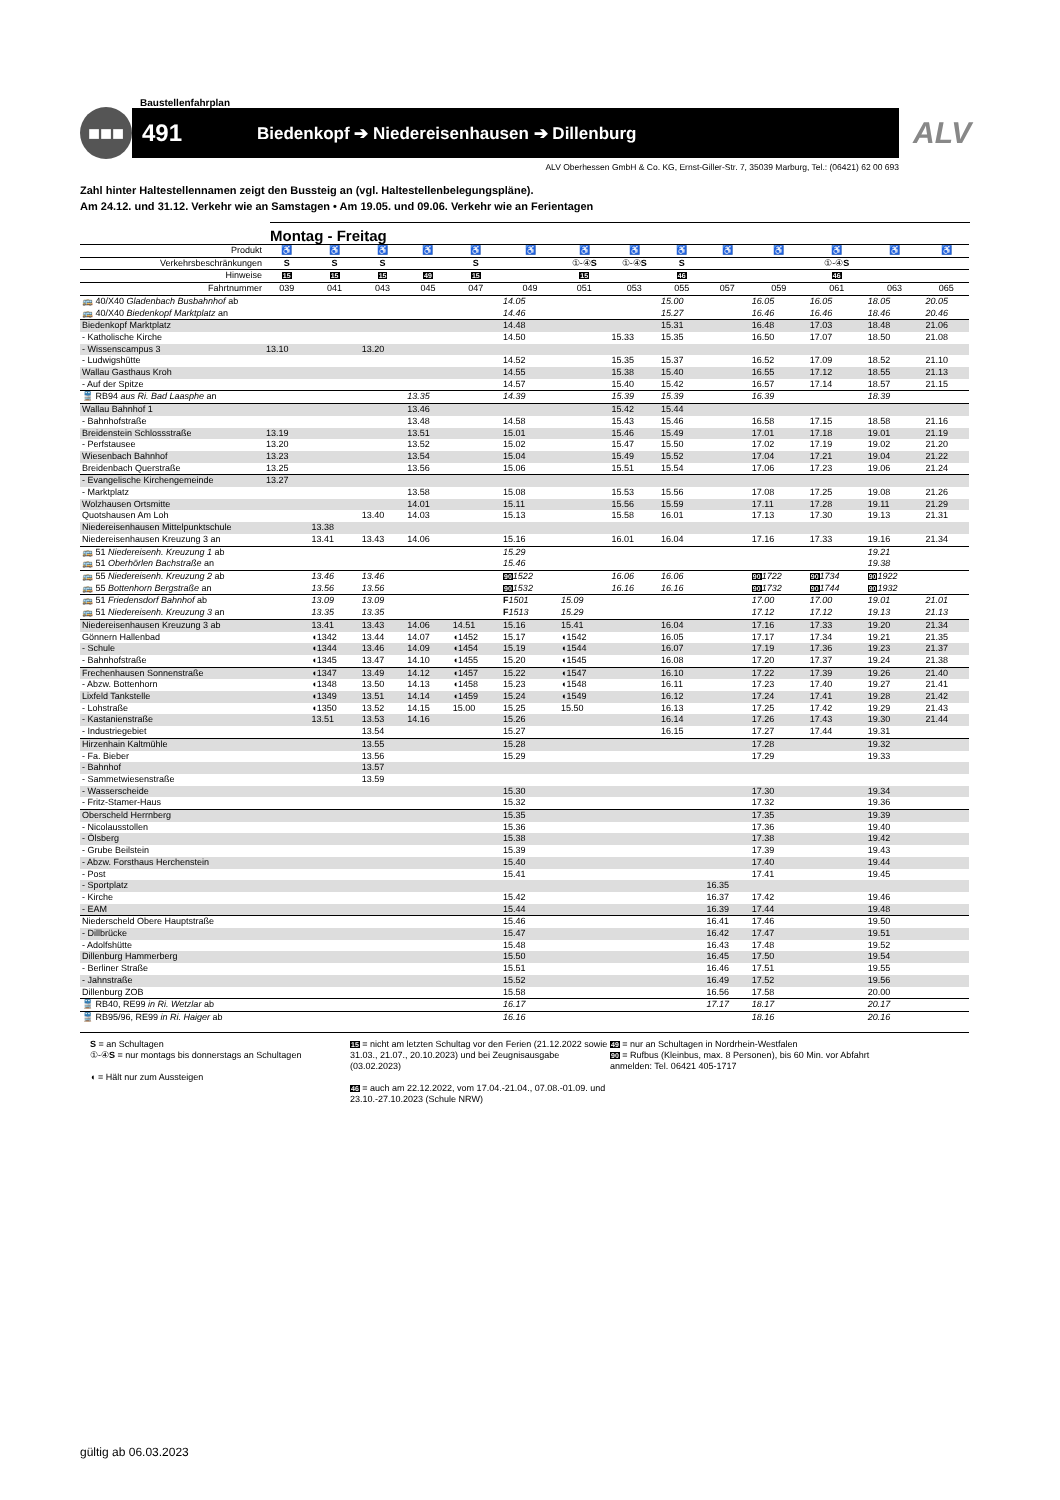Baustellenfahrplan
■■■
491 Biedenkopf ➔ Niedereisenhausen ➔ Dillenburg
ALV
ALV Oberhessen GmbH & Co. KG, Ernst-Giller-Str. 7, 35039 Marburg, Tel.: (06421) 62 00 693
Zahl hinter Haltestellennamen zeigt den Bussteig an (vgl. Haltestellenbelegungspläne).
Am 24.12. und 31.12. Verkehr wie an Samstagen • Am 19.05. und 09.06. Verkehr wie an Ferientagen
Montag - Freitag
| Produkt | ♿ | ♿ | ♿ | ♿ | ♿ | ♿ | ♿ | ♿ | ♿ | ♿ | ♿ | ♿ | ♿ | ♿ |
| Verkehrsbeschränkungen | S | S | S | | S | | ①-④ S | ①-④ S | S | | | ①-④ S | | |
| Hinweise | 15 | 15 | 15 | 49 | 15 | | 15 | | 46 | | | 46 | | |
| Fahrtnummer | 039 | 041 | 043 | 045 | 047 | 049 | 051 | 053 | 055 | 057 | 059 | 061 | 063 | 065 |
| 🚌 40/X40 Gladenbach Busbahnhof ab | | | | | | 14.05 | | | 15.00 | | 16.05 | 16.05 | 18.05 | 20.05 |
| 🚌 40/X40 Biedenkopf Marktplatz an | | | | | | 14.46 | | | 15.27 | | 16.46 | 16.46 | 18.46 | 20.46 |
| Biedenkopf Marktplatz | | | | | | 14.48 | | | 15.31 | | 16.48 | 17.03 | 18.48 | 21.06 |
| - Katholische Kirche | | | | | | 14.50 | | 15.33 | 15.35 | | 16.50 | 17.07 | 18.50 | 21.08 |
| - Wissenscampus 3 | 13.10 | | 13.20 | | | | | | | | | | | |
| - Ludwigshütte | | | | | | 14.52 | | 15.35 | 15.37 | | 16.52 | 17.09 | 18.52 | 21.10 |
| Wallau Gasthaus Kroh | | | | | | 14.55 | | 15.38 | 15.40 | | 16.55 | 17.12 | 18.55 | 21.13 |
| - Auf der Spitze | | | | | | 14.57 | | 15.40 | 15.42 | | 16.57 | 17.14 | 18.57 | 21.15 |
| 🚆 RB94 aus Ri. Bad Laasphe an | | | | 13.35 | | 14.39 | | 15.39 | 15.39 | | 16.39 | | 18.39 | |
| Wallau Bahnhof 1 | | | | 13.46 | | | | 15.42 | 15.44 | | | | | |
| - Bahnhofstraße | | | | 13.48 | | 14.58 | | 15.43 | 15.46 | | 16.58 | 17.15 | 18.58 | 21.16 |
| Breidenstein Schlossstraße | 13.19 | | | 13.51 | | 15.01 | | 15.46 | 15.49 | | 17.01 | 17.18 | 19.01 | 21.19 |
| - Perfstausee | 13.20 | | | 13.52 | | 15.02 | | 15.47 | 15.50 | | 17.02 | 17.19 | 19.02 | 21.20 |
| Wiesenbach Bahnhof | 13.23 | | | 13.54 | | 15.04 | | 15.49 | 15.52 | | 17.04 | 17.21 | 19.04 | 21.22 |
| Breidenbach Querstraße | 13.25 | | | 13.56 | | 15.06 | | 15.51 | 15.54 | | 17.06 | 17.23 | 19.06 | 21.24 |
| - Evangelische Kirchengemeinde | 13.27 | | | | | | | | | | | | | |
| - Marktplatz | | | | 13.58 | | 15.08 | | 15.53 | 15.56 | | 17.08 | 17.25 | 19.08 | 21.26 |
| Wolzhausen Ortsmitte | | | | 14.01 | | 15.11 | | 15.56 | 15.59 | | 17.11 | 17.28 | 19.11 | 21.29 |
| Quotshausen Am Loh | | | 13.40 | 14.03 | | 15.13 | | 15.58 | 16.01 | | 17.13 | 17.30 | 19.13 | 21.31 |
| Niedereisenhausen Mittelpunktschule | | 13.38 | | | | | | | | | | | | |
| Niedereisenhausen Kreuzung 3 an | | 13.41 | 13.43 | 14.06 | | 15.16 | | 16.01 | 16.04 | | 17.16 | 17.33 | 19.16 | 21.34 |
| 🚌 51 Niedereisenh. Kreuzung 1 ab | | | | | | 15.29 | | | | | | | 19.21 | |
| 🚌 51 Oberhörlen Bachstraße an | | | | | | 15.46 | | | | | | | 19.38 | |
| 🚌 55 Niedereisenh. Kreuzung 2 ab | | 13.46 | 13.46 | | | 90 1522 | | 16.06 | 16.06 | | 90 1722 | 90 1734 | 90 1922 | |
| 🚌 55 Bottenhorn Bergstraße an | | 13.56 | 13.56 | | | 90 1532 | | 16.16 | 16.16 | | 90 1732 | 90 1744 | 90 1932 | |
| 🚌 51 Friedensdorf Bahnhof ab | | 13.09 | 13.09 | | | F 1501 | 15.09 | | | | 17.00 | 17.00 | 19.01 | 21.01 |
| 🚌 51 Niedereisenh. Kreuzung 3 an | | 13.35 | 13.35 | | | F 1513 | 15.29 | | | | 17.12 | 17.12 | 19.13 | 21.13 |
| Niedereisenhausen Kreuzung 3 ab | | 13.41 | 13.43 | 14.06 | 14.51 | 15.16 | 15.41 | | 16.04 | | 17.16 | 17.33 | 19.20 | 21.34 |
| Gönnern Hallenbad | | ◖1342 | 13.44 | 14.07 | ◖1452 | 15.17 | ◖1542 | | 16.05 | | 17.17 | 17.34 | 19.21 | 21.35 |
| - Schule | | ◖1344 | 13.46 | 14.09 | ◖1454 | 15.19 | ◖1544 | | 16.07 | | 17.19 | 17.36 | 19.23 | 21.37 |
| - Bahnhofstraße | | ◖1345 | 13.47 | 14.10 | ◖1455 | 15.20 | ◖1545 | | 16.08 | | 17.20 | 17.37 | 19.24 | 21.38 |
| Frechenhausen Sonnenstraße | | ◖1347 | 13.49 | 14.12 | ◖1457 | 15.22 | ◖1547 | | 16.10 | | 17.22 | 17.39 | 19.26 | 21.40 |
| - Abzw. Bottenhorn | | ◖1348 | 13.50 | 14.13 | ◖1458 | 15.23 | ◖1548 | | 16.11 | | 17.23 | 17.40 | 19.27 | 21.41 |
| Lixfeld Tankstelle | | ◖1349 | 13.51 | 14.14 | ◖1459 | 15.24 | ◖1549 | | 16.12 | | 17.24 | 17.41 | 19.28 | 21.42 |
| - Lohstraße | | ◖1350 | 13.52 | 14.15 | 15.00 | 15.25 | 15.50 | | 16.13 | | 17.25 | 17.42 | 19.29 | 21.43 |
| - Kastanienstraße | | 13.51 | 13.53 | 14.16 | | 15.26 | | | 16.14 | | 17.26 | 17.43 | 19.30 | 21.44 |
| - Industriegebiet | | | 13.54 | | | 15.27 | | | 16.15 | | 17.27 | 17.44 | 19.31 | |
| Hirzenhain Kaltmühle | | | 13.55 | | | 15.28 | | | | | 17.28 | | 19.32 | |
| - Fa. Bieber | | | 13.56 | | | 15.29 | | | | | 17.29 | | 19.33 | |
| - Bahnhof | | | 13.57 | | | | | | | | | | | |
| - Sammetwiesenstraße | | | 13.59 | | | | | | | | | | | |
| - Wasserscheide | | | | | | 15.30 | | | | | 17.30 | | 19.34 | |
| - Fritz-Stamer-Haus | | | | | | 15.32 | | | | | 17.32 | | 19.36 | |
| Oberscheld Herrnberg | | | | | | 15.35 | | | | | 17.35 | | 19.39 | |
| - Nicolausstollen | | | | | | 15.36 | | | | | 17.36 | | 19.40 | |
| - Ölsberg | | | | | | 15.38 | | | | | 17.38 | | 19.42 | |
| - Grube Beilstein | | | | | | 15.39 | | | | | 17.39 | | 19.43 | |
| - Abzw. Forsthaus Herchenstein | | | | | | 15.40 | | | | | 17.40 | | 19.44 | |
| - Post | | | | | | 15.41 | | | | | 17.41 | | 19.45 | |
| - Sportplatz | | | | | | | | | | 16.35 | | | | |
| - Kirche | | | | | | 15.42 | | | | 16.37 | 17.42 | | 19.46 | |
| - EAM | | | | | | 15.44 | | | | 16.39 | 17.44 | | 19.48 | |
| Niederscheld Obere Hauptstraße | | | | | | 15.46 | | | | 16.41 | 17.46 | | 19.50 | |
| - Dillbrücke | | | | | | 15.47 | | | | 16.42 | 17.47 | | 19.51 | |
| - Adolfshütte | | | | | | 15.48 | | | | 16.43 | 17.48 | | 19.52 | |
| Dillenburg Hammerberg | | | | | | 15.50 | | | | 16.45 | 17.50 | | 19.54 | |
| - Berliner Straße | | | | | | 15.51 | | | | 16.46 | 17.51 | | 19.55 | |
| - Jahnstraße | | | | | | 15.52 | | | | 16.49 | 17.52 | | 19.56 | |
| Dillenburg ZOB | | | | | | 15.58 | | | | 16.56 | 17.58 | | 20.00 | |
| 🚆 RB40, RE99 in Ri. Wetzlar ab | | | | | | 16.17 | | | | 17.17 | 18.17 | | 20.17 | |
| 🚆 RB95/96, RE99 in Ri. Haiger ab | | | | | | 16.16 | | | | | 18.16 | | 20.16 | |
S = an Schultagen
①-④S = nur montags bis donnerstags an Schultagen
◖ = Hält nur zum Aussteigen
15 = nicht am letzten Schultag vor den Ferien (21.12.2022 sowie 31.03., 21.07., 20.10.2023) und bei Zeugnisausgabe (03.02.2023)
46 = auch am 22.12.2022, vom 17.04.-21.04., 07.08.-01.09. und 23.10.-27.10.2023 (Schule NRW)
49 = nur an Schultagen in Nordrhein-Westfalen
90 = Rufbus (Kleinbus, max. 8 Personen), bis 60 Min. vor Abfahrt anmelden: Tel. 06421 405-1717
gültig ab 06.03.2023